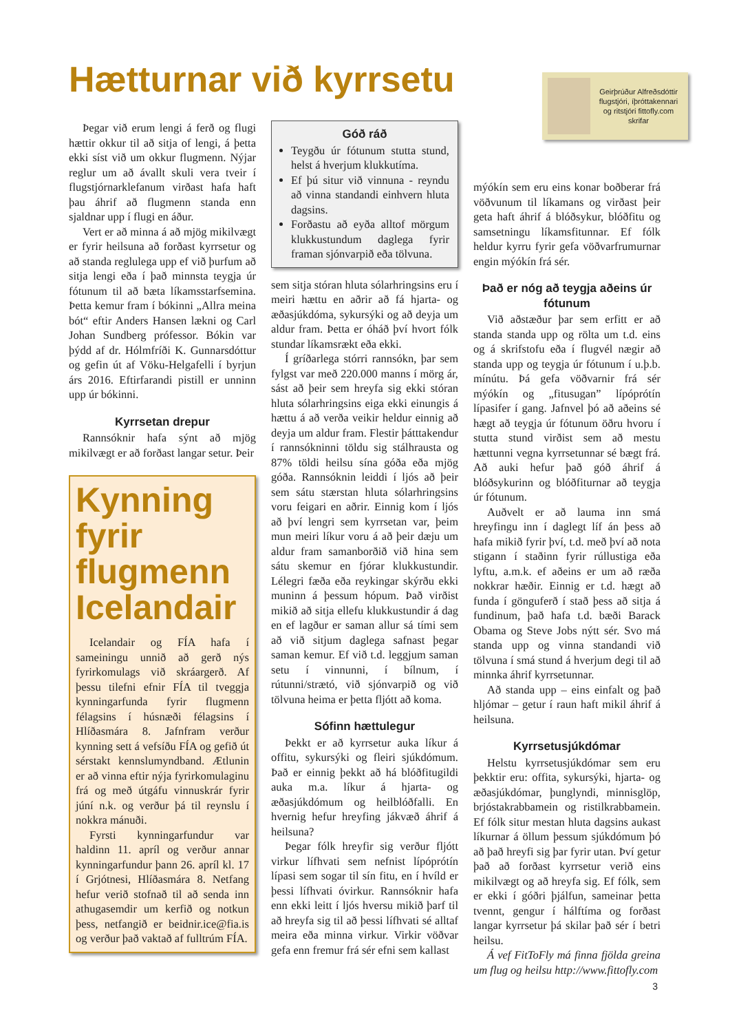Hætturnar við kyrrsetu
Geirþrúður Alfreðsdóttir flugstjóri, íþróttakennari og ritstjóri fittofly.com skrifar
Þegar við erum lengi á ferð og flugi hættir okkur til að sitja of lengi, á þetta ekki síst við um okkur flugmenn. Nýjar reglur um að ávallt skuli vera tveir í flugstjórnarklefanum virðast hafa haft þau áhrif að flugmenn standa enn sjaldnar upp í flugi en áður.
Vert er að minna á að mjög mikilvægt er fyrir heilsuna að forðast kyrrsetur og að standa reglulega upp ef við þurfum að sitja lengi eða í það minnsta teygja úr fótunum til að bæta líkamsstarfsemina. Þetta kemur fram í bókinni „Allra meina bót“ eftir Anders Hansen lækni og Carl Johan Sundberg prófessor. Bókin var þýdd af dr. Hólmfríði K. Gunnarsdóttur og gefin út af Vöku-Helgafelli í byrjun árs 2016. Eftirfarandi pistill er unninn upp úr bókinni.
Kyrrsetan drepur
Rannsóknir hafa sýnt að mjög mikilvægt er að forðast langar setur. Þeir
Kynning fyrir flugmenn Icelandair
Icelandair og FÍA hafa í sameiningu unnið að gerð nýs fyrirkomulags við skráargerð. Af þessu tilefni efnir FÍA til tveggja kynningarfunda fyrir flugmenn félagsins í húsnæði félagsins í Hlíðasmára 8. Jafnfram verður kynning sett á vefsíðu FÍA og gefið út sérstakt kennslumyndband. Ætlunin er að vinna eftir nýja fyrirkomulaginu frá og með útgáfu vinnuskrár fyrir júní n.k. og verður þá til reynslu í nokkra mánuði.
Fyrsti kynningarfundur var haldinn 11. apríl og verður annar kynningarfundur þann 26. apríl kl. 17 í Grjótnesi, Hlíðasmára 8. Netfang hefur verið stofnað til að senda inn athugasemdir um kerfið og notkun þess, netfangið er beidnir.ice@fia.is og verður það vaktað af fulltrúm FÍA.
Góð ráð
Teygðu úr fótunum stutta stund, helst á hverjum klukkutíma.
Ef þú situr við vinnuna - reyndu að vinna standandi einhvern hluta dagsins.
Forðastu að eyða alltof mörgum klukkustundum daglega fyrir framan sjónvarpið eða tölvuna.
sem sitja stóran hluta sólarhringsins eru í meiri hættu en aðrir að fá hjarta- og æðasjúkdóma, sykursýki og að deyja um aldur fram. Þetta er óháð því hvort fólk stundar líkamsrækt eða ekki.
Í gríðarlega stórri rannsókn, þar sem fylgst var með 220.000 manns í mörg ár, sást að þeir sem hreyfa sig ekki stóran hluta sólarhringsins eiga ekki einungis á hættu á að verða veikir heldur einnig að deyja um aldur fram. Flestir þátttakendur í rannsókninni töldu sig stálhrausta og 87% töldi heilsu sína góða eða mjög góða. Rannsóknin leiddi í ljós að þeir sem sátu stærstan hluta sólarhringsins voru feigari en aðrir. Einnig kom í ljós að því lengri sem kyrrsetan var, þeim mun meiri líkur voru á að þeir dæju um aldur fram samanborðið við hina sem sátu skemur en fjórar klukkustundir. Lélegri fæða eða reykingar skýrðu ekki muninn á þessum hópum. Það virðist mikið að sitja ellefu klukkustundir á dag en ef lagður er saman allur sá tími sem að við sitjum daglega safnast þegar saman kemur. Ef við t.d. leggjum saman setu í vinnunni, í bílnum, í rútunni/strætó, við sjónvarpið og við tölvuna heima er þetta fljótt að koma.
Sófinn hættulegur
Þekkt er að kyrrsetur auka líkur á offitu, sykursýki og fleiri sjúkdómum. Það er einnig þekkt að há blóðfitugildi auka m.a. líkur á hjarta- og æðasjúkdómum og heilblóðfalli. En hvernig hefur hreyfing jákvæð áhrif á heilsuna?
Þegar fólk hreyfir sig verður fljótt virkur lífhvati sem nefnist lípóprótín lípasi sem sogar til sín fitu, en í hvíld er þessi lífhvati óvirkur. Rannsóknir hafa enn ekki leitt í ljós hversu mikið þarf til að hreyfa sig til að þessi lífhvati sé alltaf meira eða minna virkur. Virkir vöðvar gefa enn fremur frá sér efni sem kallast
mýókín sem eru eins konar boðberar frá vöðvunum til líkamans og virðast þeir geta haft áhrif á blóðsykur, blóðfitu og samsetningu líkamsfitunnar. Ef fólk heldur kyrru fyrir gefa vöðvarfrumurnar engin mýókín frá sér.
Það er nóg að teygja aðeins úr fótunum
Við aðstæður þar sem erfitt er að standa standa upp og rölta um t.d. eins og á skrifstofu eða í flugvél nægir að standa upp og teygja úr fótunum í u.þ.b. mínútu. Þá gefa vöðvarnir frá sér mýókín og „fitusugan” lípóprótín lípasifer í gang. Jafnvel þó að aðeins sé hægt að teygja úr fótunum öðru hvoru í stutta stund virðist sem að mestu hættunni vegna kyrrsetunnar sé bægt frá. Að auki hefur það góð áhrif á blóðsykurinn og blóðfiturnar að teygja úr fótunum.
Auðvelt er að lauma inn smá hreyfingu inn í daglegt líf án þess að hafa mikið fyrir því, t.d. með því að nota stigann í staðinn fyrir rúllustiga eða lyftu, a.m.k. ef aðeins er um að ræða nokkrar hæðir. Einnig er t.d. hægt að funda í gönguferð í stað þess að sitja á fundinum, það hafa t.d. bæði Barack Obama og Steve Jobs nýtt sér. Svo má standa upp og vinna standandi við tölvuna í smá stund á hverjum degi til að minnka áhrif kyrrsetunnar.
Að standa upp – eins einfalt og það hljómar – getur í raun haft mikil áhrif á heilsuna.
Kyrrsetusjúkdómar
Helstu kyrrsetusjúkdómar sem eru þekktir eru: offita, sykursýki, hjarta- og æðasjúkdómar, þunglyndi, minnisglöp, brjóstakrabbamein og ristilkrabbamein. Ef fólk situr mestan hluta dagsins aukast líkurnar á öllum þessum sjúkdómum þó að það hreyfi sig þar fyrir utan. Því getur það að forðast kyrrsetur verið eins mikilvægt og að hreyfa sig. Ef fólk, sem er ekki í góðri þjálfun, sameinar þetta tvennt, gengur í hálftíma og forðast langar kyrrsetur þá skilar það sér í betri heilsu.
Á vef FitToFly má finna fjölda greina um flug og heilsu http://www.fittofly.com
3